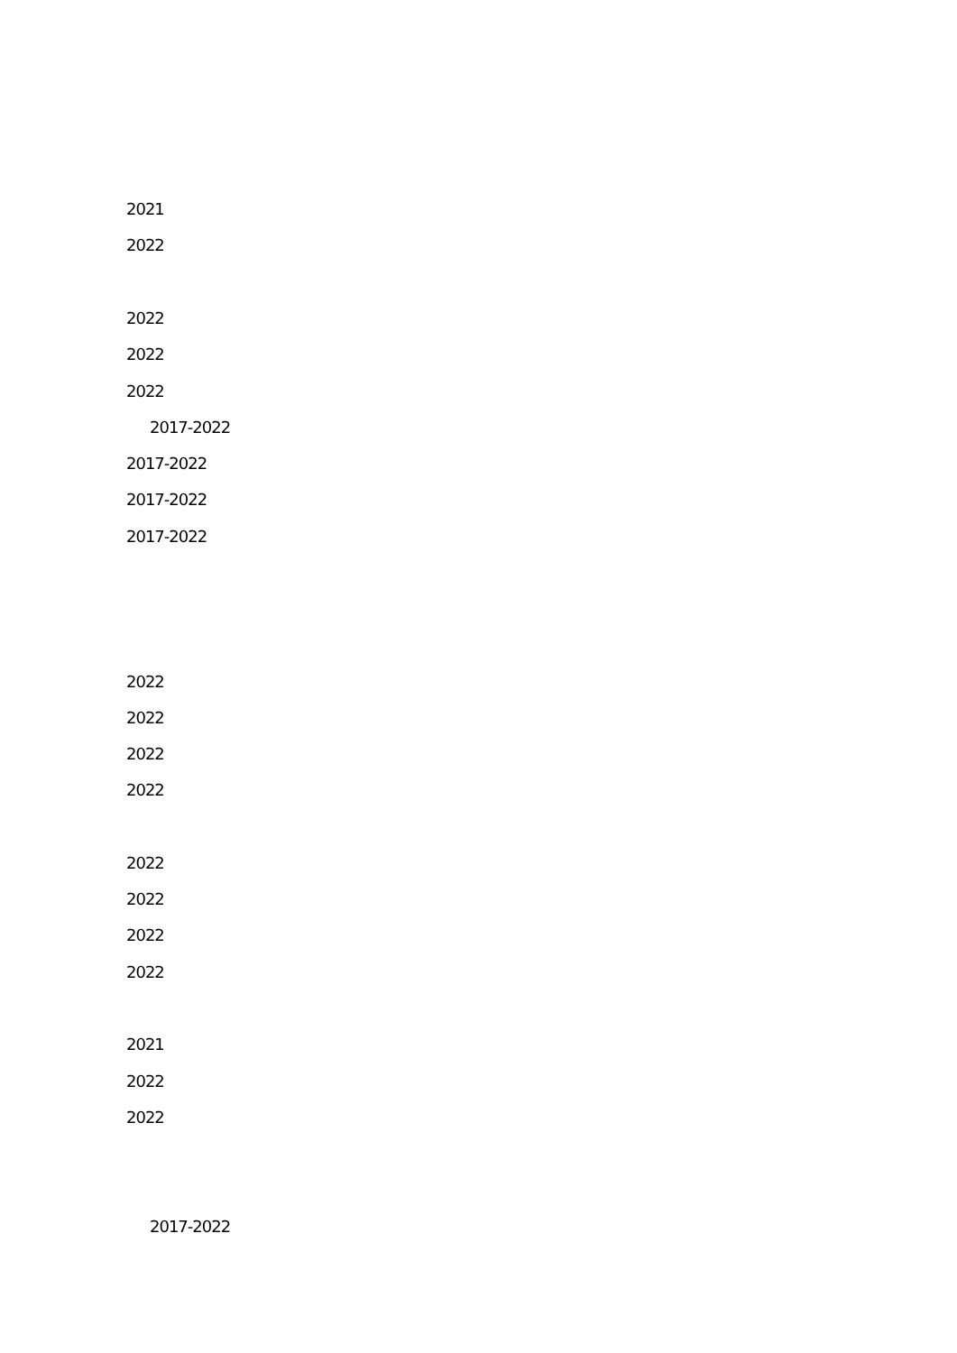2021
2022
2022
2022
2022
2017-2022
2017-2022
2017-2022
2017-2022
2022
2022
2022
2022
2022
2022
2022
2022
2021
2022
2022
2017-2022